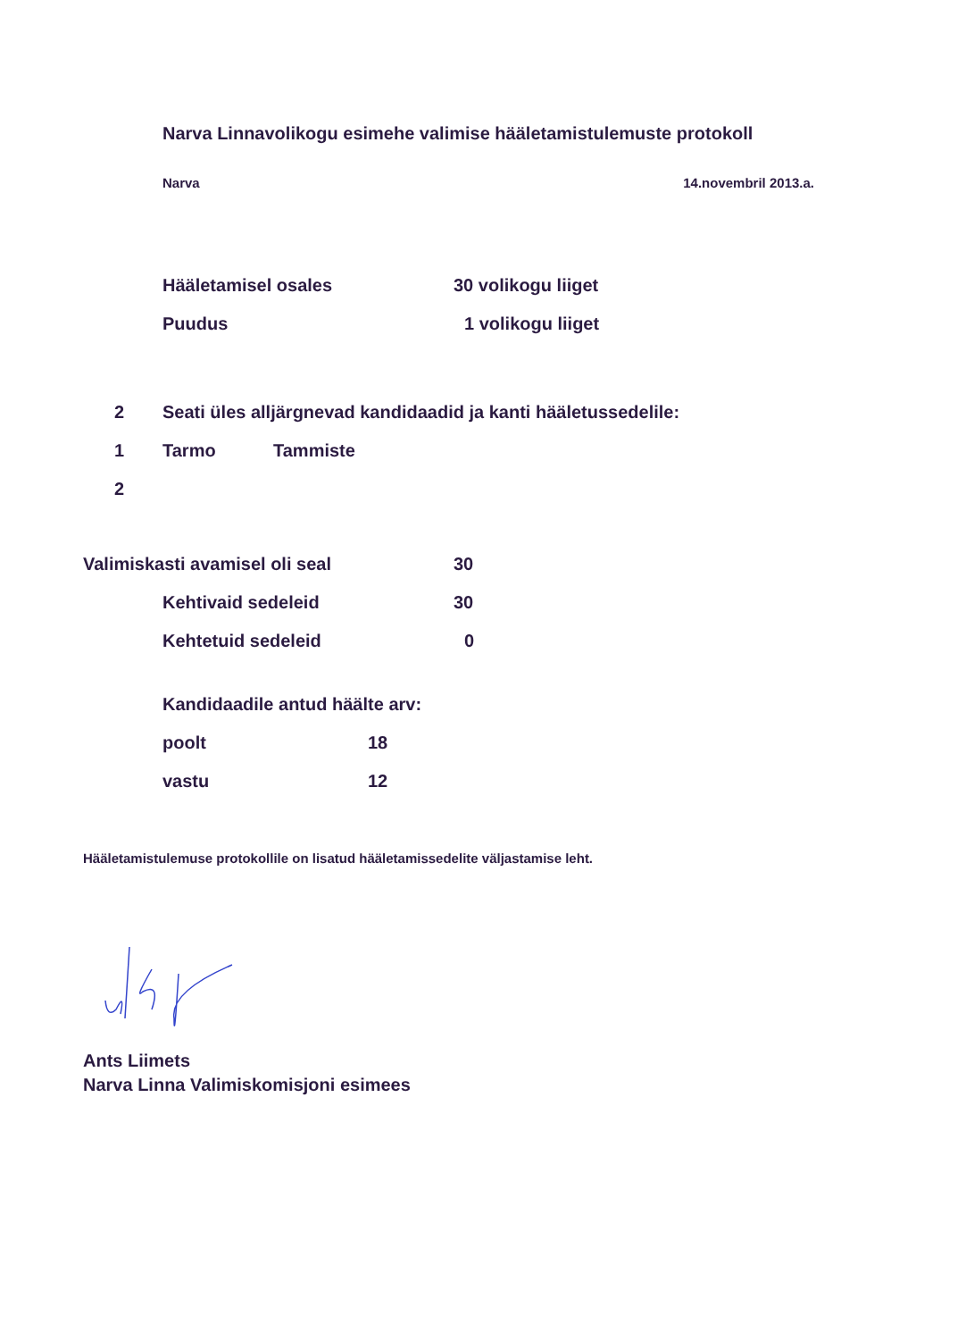Narva Linnavolikogu esimehe valimise hääletamistulemuste protokoll
Narva 14.novembril 2013.a.
Hääletamisel osales 30 volikogu liiget
Puudus 1 volikogu liiget
2 Seati üles alljärgnevad kandidaadid ja kanti hääletussedelile:
1 Tarmo Tammiste
2
Valimiskasti avamisel oli seal 30
Kehtivaid sedeleid 30
Kehtetuid sedeleid 0
Kandidaadile antud häälte arv:
poolt 18
vastu 12
Hääletamistulemuse protokollile on lisatud hääletamissedelite väljastamise leht.
Ants Liimets
Narva Linna Valimiskomisjoni esimees